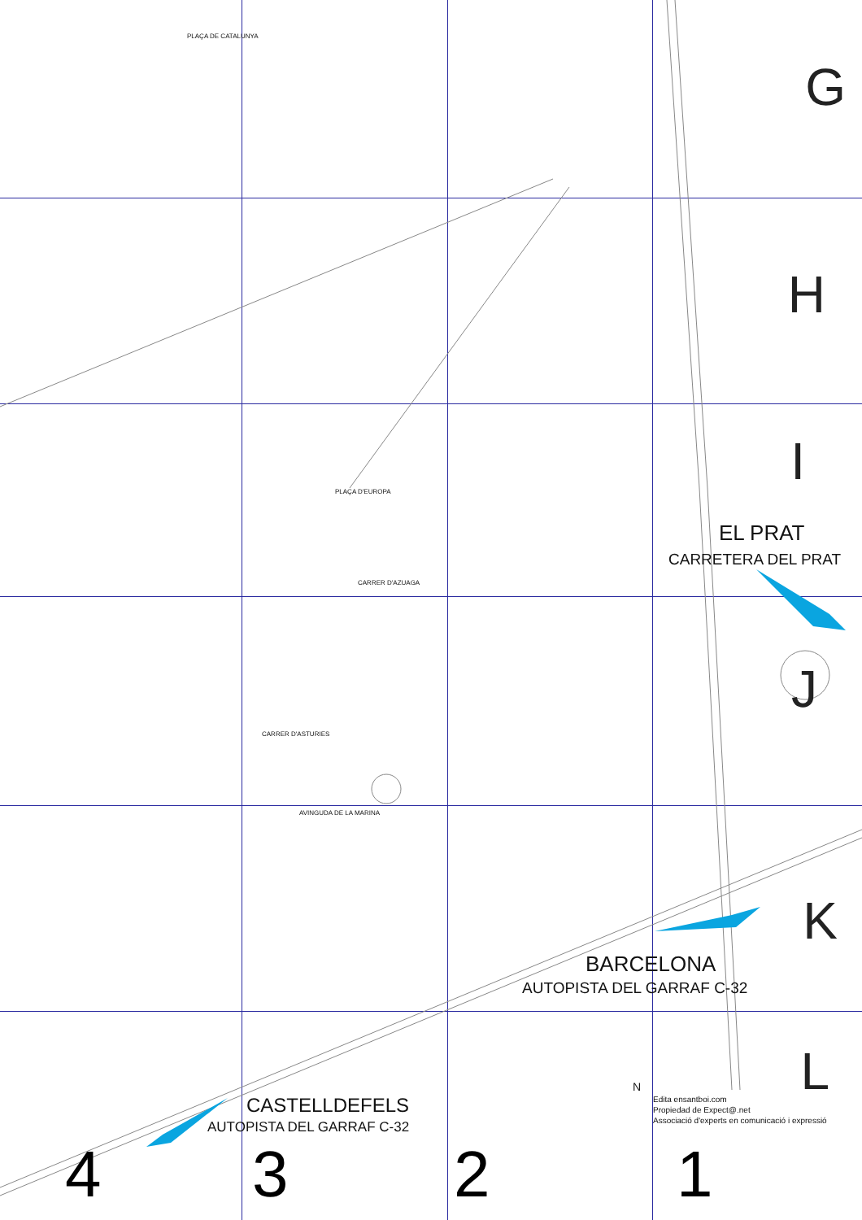G
H
I
J
K
L
EL PRAT
CARRETERA DEL PRAT
BARCELONA
AUTOPISTA DEL GARRAF C-32
CASTELLDEFELS
AUTOPISTA DEL GARRAF C-32
N
Edita ensantboi.com
Propiedad de Expect@.net
Associació d'experts en comunicació i expressió
PLAÇA DE CATALUNYA
PLAÇA D'EUROPA
AVINGUDA DE LA MARINA
CARRER D'AZUAGA
CARRER D'ASTURIES
4 3 2 1